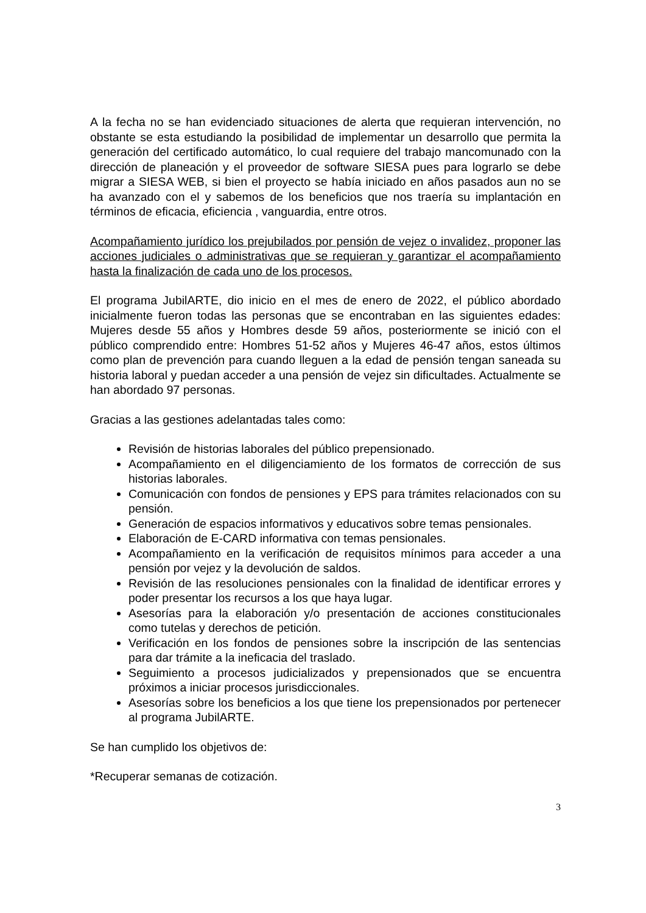A la fecha no se han evidenciado situaciones de alerta que requieran intervención, no obstante se esta estudiando la posibilidad de implementar un desarrollo que permita la generación del certificado automático, lo cual requiere del trabajo mancomunado con la dirección de planeación y el proveedor de software SIESA pues para lograrlo se debe migrar a SIESA WEB, si bien el proyecto se había iniciado en años pasados aun no se ha avanzado con el y sabemos de los beneficios que nos traería su implantación en términos de eficacia, eficiencia , vanguardia, entre otros.
Acompañamiento jurídico los prejubilados por pensión de vejez o invalidez, proponer las acciones judiciales o administrativas que se requieran y garantizar el acompañamiento hasta la finalización de cada uno de los procesos.
El programa JubilARTE, dio inicio en el mes de enero de 2022, el público abordado inicialmente fueron todas las personas que se encontraban en las siguientes edades: Mujeres desde 55 años y Hombres desde 59 años, posteriormente se inició con el público comprendido entre: Hombres 51-52 años y Mujeres 46-47 años, estos últimos como plan de prevención para cuando lleguen a la edad de pensión tengan saneada su historia laboral y puedan acceder a una pensión de vejez sin dificultades. Actualmente se han abordado 97 personas.
Gracias a las gestiones adelantadas tales como:
Revisión de historias laborales del público prepensionado.
Acompañamiento en el diligenciamiento de los formatos de corrección de sus historias laborales.
Comunicación con fondos de pensiones y EPS para trámites relacionados con su pensión.
Generación de espacios informativos y educativos sobre temas pensionales.
Elaboración de E-CARD informativa con temas pensionales.
Acompañamiento en la verificación de requisitos mínimos para acceder a una pensión por vejez y la devolución de saldos.
Revisión de las resoluciones pensionales con la finalidad de identificar errores y poder presentar los recursos a los que haya lugar.
Asesorías para la elaboración y/o presentación de acciones constitucionales como tutelas y derechos de petición.
Verificación en los fondos de pensiones sobre la inscripción de las sentencias para dar trámite a la ineficacia del traslado.
Seguimiento a procesos judicializados y prepensionados que se encuentra próximos a iniciar procesos jurisdiccionales.
Asesorías sobre los beneficios a los que tiene los prepensionados por pertenecer al programa JubilARTE.
Se han cumplido los objetivos de:
*Recuperar semanas de cotización.
3